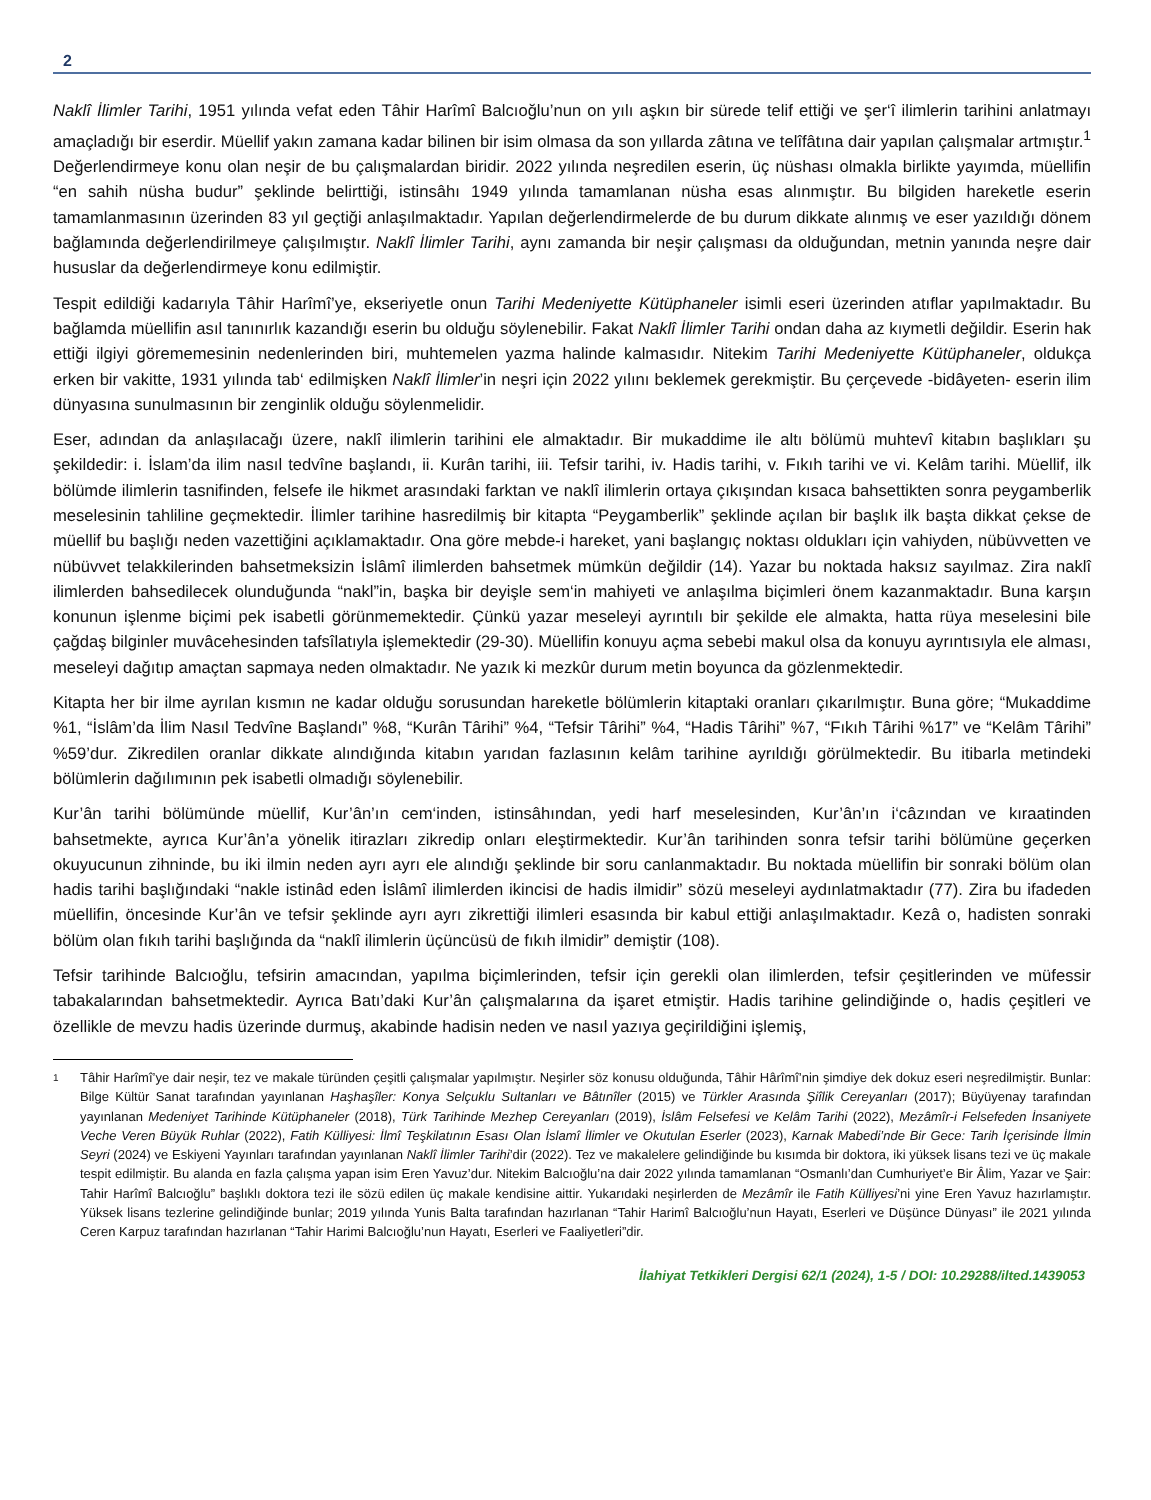2
Naklî İlimler Tarihi, 1951 yılında vefat eden Tâhir Harîmî Balcıoğlu’nun on yılı aşkın bir sürede telif ettiği ve şer‘î ilimlerin tarihini anlatmayı amaçladığı bir eserdir. Müellif yakın zamana kadar bilinen bir isim olmasa da son yıllarda zâtına ve telîfâtına dair yapılan çalışmalar artmıştır.<sup>1</sup> Değerlendirmeye konu olan neşir de bu çalışmalardan biridir. 2022 yılında neşredilen eserin, üç nüshası olmakla birlikte yayımda, müellifin “en sahih nüsha budur” şeklinde belirttiği, istinsâhı 1949 yılında tamamlanan nüsha esas alınmıştır. Bu bilgiden hareketle eserin tamamlanmasının üzerinden 83 yıl geçtiği anlaşılmaktadır. Yapılan değerlendirmelerde de bu durum dikkate alınmış ve eser yazıldığı dönem bağlamında değerlendirilmeye çalışılmıştır. Naklî İlimler Tarihi, aynı zamanda bir neşir çalışması da olduğundan, metnin yanında neşre dair hususlar da değerlendirmeye konu edilmiştir.
Tespit edildiği kadarıyla Tâhir Harîmî’ye, ekseriyetle onun Tarihi Medeniyette Kütüphaneler isimli eseri üzerinden atıflar yapılmaktadır. Bu bağlamda müellifin asıl tanınırlık kazandığı eserin bu olduğu söylenebilir. Fakat Naklî İlimler Tarihi ondan daha az kıymetli değildir. Eserin hak ettiği ilgiyi görememesinin nedenlerinden biri, muhtemelen yazma halinde kalmasıdır. Nitekim Tarihi Medeniyette Kütüphaneler, oldukça erken bir vakitte, 1931 yılında tab‘ edilmişken Naklî İlimler’in neşri için 2022 yılını beklemek gerekmiştir. Bu çerçevede -bidâyeten- eserin ilim dünyasına sunulmasının bir zenginlik olduğu söylenmelidir.
Eser, adından da anlaşılacağı üzere, naklî ilimlerin tarihini ele almaktadır. Bir mukaddime ile altı bölümü muhtevî kitabın başlıkları şu şekildedir: i. İslam’da ilim nasıl tedvîne başlandı, ii. Kurân tarihi, iii. Tefsir tarihi, iv. Hadis tarihi, v. Fıkıh tarihi ve vi. Kelâm tarihi. Müellif, ilk bölümde ilimlerin tasnifinden, felsefe ile hikmet arasındaki farktan ve naklî ilimlerin ortaya çıkışından kısaca bahsettikten sonra peygamberlik meselesinin tahliline geçmektedir. İlimler tarihine hasredilmiş bir kitapta “Peygamberlik” şeklinde açılan bir başlık ilk başta dikkat çekse de müellif bu başlığı neden vazettiğini açıklamaktadır. Ona göre mebde-i hareket, yani başlangıç noktası oldukları için vahiyden, nübüvvetten ve nübüvvet telakkilerinden bahsetmeksizin İslâmî ilimlerden bahsetmek mümkün değildir (14). Yazar bu noktada haksız sayılmaz. Zira naklî ilimlerden bahsedilecek olunduğunda “nakl”in, başka bir deyişle sem‘in mahiyeti ve anlaşılma biçimleri önem kazanmaktadır. Buna karşın konunun işlenme biçimi pek isabetli görünmemektedir. Çünkü yazar meseleyi ayrıntılı bir şekilde ele almakta, hatta rüya meselesini bile çağdaş bilginler muvâcehesinden tafsîlatıyla işlemektedir (29-30). Müellifin konuyu açma sebebi makul olsa da konuyu ayrıntısıyla ele alması, meseleyi dağıtıp amaçtan sapmaya neden olmaktadır. Ne yazık ki mezkûr durum metin boyunca da gözlenmektedir.
Kitapta her bir ilme ayrılan kısmın ne kadar olduğu sorusundan hareketle bölümlerin kitaptaki oranları çıkarılmıştır. Buna göre; “Mukaddime %1, “İslâm’da İlim Nasıl Tedvîne Başlandı” %8, “Kurân Târihi” %4, “Tefsir Târihi” %4, “Hadis Târihi” %7, “Fıkıh Târihi %17” ve “Kelâm Târihi” %59’dur. Zikredilen oranlar dikkate alındığında kitabın yarıdan fazlasının kelâm tarihine ayrıldığı görülmektedir. Bu itibarla metindeki bölümlerin dağılımının pek isabetli olmadığı söylenebilir.
Kur’ân tarihi bölümünde müellif, Kur’ân’ın cem‘inden, istinsâhından, yedi harf meselesinden, Kur’ân’ın i‘câzından ve kıraatinden bahsetmekte, ayrıca Kur’ân’a yönelik itirazları zikredip onları eleştirmektedir. Kur’ân tarihinden sonra tefsir tarihi bölümüne geçerken okuyucunun zihninde, bu iki ilmin neden ayrı ayrı ele alındığı şeklinde bir soru canlanmaktadır. Bu noktada müellifin bir sonraki bölüm olan hadis tarihi başlığındaki “nakle istinâd eden İslâmî ilimlerden ikincisi de hadis ilmidir” sözü meseleyi aydınlatmaktadır (77). Zira bu ifadeden müellifin, öncesinde Kur’ân ve tefsir şeklinde ayrı ayrı zikrettiği ilimleri esasında bir kabul ettiği anlaşılmaktadır. Kezâ o, hadisten sonraki bölüm olan fıkıh tarihi başlığında da “naklî ilimlerin üçüncüsü de fıkıh ilmidir” demiştir (108).
Tefsir tarihinde Balcıoğlu, tefsirin amacından, yapılma biçimlerinden, tefsir için gerekli olan ilimlerden, tefsir çeşitlerinden ve müfessir tabakalarından bahsetmektedir. Ayrıca Batı’daki Kur’ân çalışmalarına da işaret etmiştir. Hadis tarihine gelindiğinde o, hadis çeşitleri ve özellikle de mevzu hadis üzerinde durmuş, akabinde hadisin neden ve nasıl yazıya geçirildiğini işlemiş,
1
Tâhir Harîmî’ye dair neşir, tez ve makale türünden çeşitli çalışmalar yapılmıştır. Neşirler söz konusu olduğunda, Tâhir Hârîmî’nin şimdiye dek dokuz eseri neşredilmiştir. Bunlar: Bilge Kültür Sanat tarafından yayınlanan Haşhaşîler: Konya Selçuklu Sultanları ve Bâtınîler (2015) ve Türkler Arasında Şiîlik Cereyanları (2017); Büyüyenay tarafından yayınlanan Medeniyet Tarihinde Kütüphaneler (2018), Türk Tarihinde Mezhep Cereyanları (2019), İslâm Felsefesi ve Kelâm Tarihi (2022), Mezâmîr-i Felsefeden İnsaniyete Veche Veren Büyük Ruhlar (2022), Fatih Külliyesi: İlmî Teşkilatının Esası Olan İslamî İlimler ve Okutulan Eserler (2023), Karnak Mabedi’nde Bir Gece: Tarih İçerisinde İlmin Seyri (2024) ve Eskiyeni Yayınları tarafından yayınlanan Naklî İlimler Tarihi’dir (2022). Tez ve makalelere gelindiğinde bu kısımda bir doktora, iki yüksek lisans tezi ve üç makale tespit edilmiştir. Bu alanda en fazla çalışma yapan isim Eren Yavuz’dur. Nitekim Balcıoğlu’na dair 2022 yılında tamamlanan “Osmanlı’dan Cumhuriyet’e Bir Âlim, Yazar ve Şair: Tahir Harîmî Balcıoğlu” başlıklı doktora tezi ile sözü edilen üç makale kendisine aittir. Yukarıdaki neşirlerden de Mezâmîr ile Fatih Külliyesi’ni yine Eren Yavuz hazırlamıştır. Yüksek lisans tezlerine gelindiğinde bunlar; 2019 yılında Yunis Balta tarafından hazırlanan “Tahir Harimî Balcıoğlu’nun Hayatı, Eserleri ve Düşünce Dünyası” ile 2021 yılında Ceren Karpuz tarafından hazırlanan “Tahir Harimi Balcıoğlu’nun Hayatı, Eserleri ve Faaliyetleri”dir.
İlahiyat Tetkikleri Dergisi 62/1 (2024), 1-5 / DOI: 10.29288/ilted.1439053